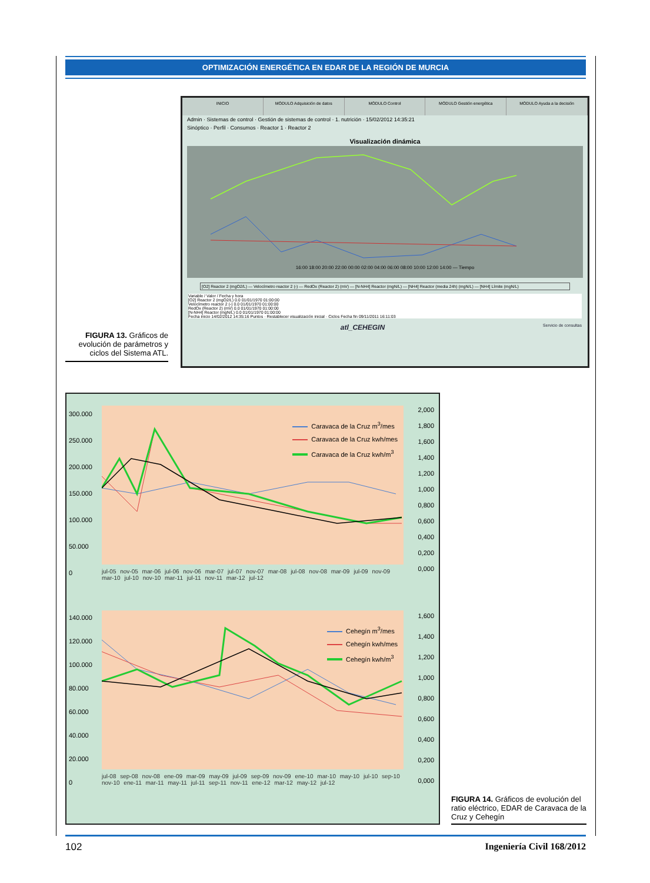OPTIMIZACIÓN ENERGÉTICA EN EDAR DE LA REGIÓN DE MURCIA
INICIO MÓDULO Adquisición de datos MÓDULO Control MÓDULO Gestión energética MÓDULO Ayuda a la decisión
Admin · Sistemas de control · Gestión de sistemas de control · 1. nutrición · 15/02/2012 14:35:21
Sinóptico · Perfil · Consumos · Reactor 1 · Reactor 2
Visualización dinámica
16:00 18:00 20:00 22:00 00:00 02:00 04:00 06:00 08:00 10:00 12:00 14:00 — Tiempo
[O2] Reactor 2 (mgO2/L) — Velocímetro reactor 2 (-) — RedOx (Reactor 2) (mV) — [N-NH4] Reactor (mgN/L) — [NH4] Reactor (media 24h) (mgN/L) — [NH4] Límite (mgN/L)
Variable / Valor / Fecha y hora
[O2] Reactor 2 (mgO2/L) 0.0 01/01/1970 01:00:00
Velocímetro reactor 2 (-) 0.0 01/01/1970 01:00:00
RedOx (Reactor 2) (mV) 0.0 01/01/1970 01:00:00
[N-NH4] Reactor (mgN/L) 0.0 01/01/1970 01:00:00
Fecha inicio 14/02/2012 14:35:16 Puntos · Restablecer visualización inicial · Ciclos Fecha fin 09/11/2011 16:11:03
atl_CEHEGIN Servicio de consultas
FIGURA 13. Gráficos de evolución de parámetros y ciclos del Sistema ATL.
300.000
250.000
200.000
150.000
100.000
50.000
0
2,000
1,800
1,600
1,400
1,200
1,000
0,800
0,600
0,400
0,200
0,000
Caravaca de la Cruz m<sup>3</sup>/mes
Caravaca de la Cruz kwh/mes
Caravaca de la Cruz kwh/m<sup>3</sup>
jul-05 nov-05 mar-06 jul-06 nov-06 mar-07 jul-07 nov-07 mar-08 jul-08 nov-08 mar-09 jul-09 nov-09 mar-10 jul-10 nov-10 mar-11 jul-11 nov-11 mar-12 jul-12
140.000
120.000
100.000
80.000
60.000
40.000
20.000
0
1,600
1,400
1,200
1,000
0,800
0,600
0,400
0,200
0,000
Cehegín m<sup>3</sup>/mes
Cehegín kwh/mes
Cehegín kwh/m<sup>3</sup>
jul-08 sep-08 nov-08 ene-09 mar-09 may-09 jul-09 sep-09 nov-09 ene-10 mar-10 may-10 jul-10 sep-10 nov-10 ene-11 mar-11 may-11 jul-11 sep-11 nov-11 ene-12 mar-12 may-12 jul-12
FIGURA 14. Gráficos de evolución del ratio eléctrico, EDAR de Caravaca de la Cruz y Cehegín
102 Ingeniería Civil 168/2012